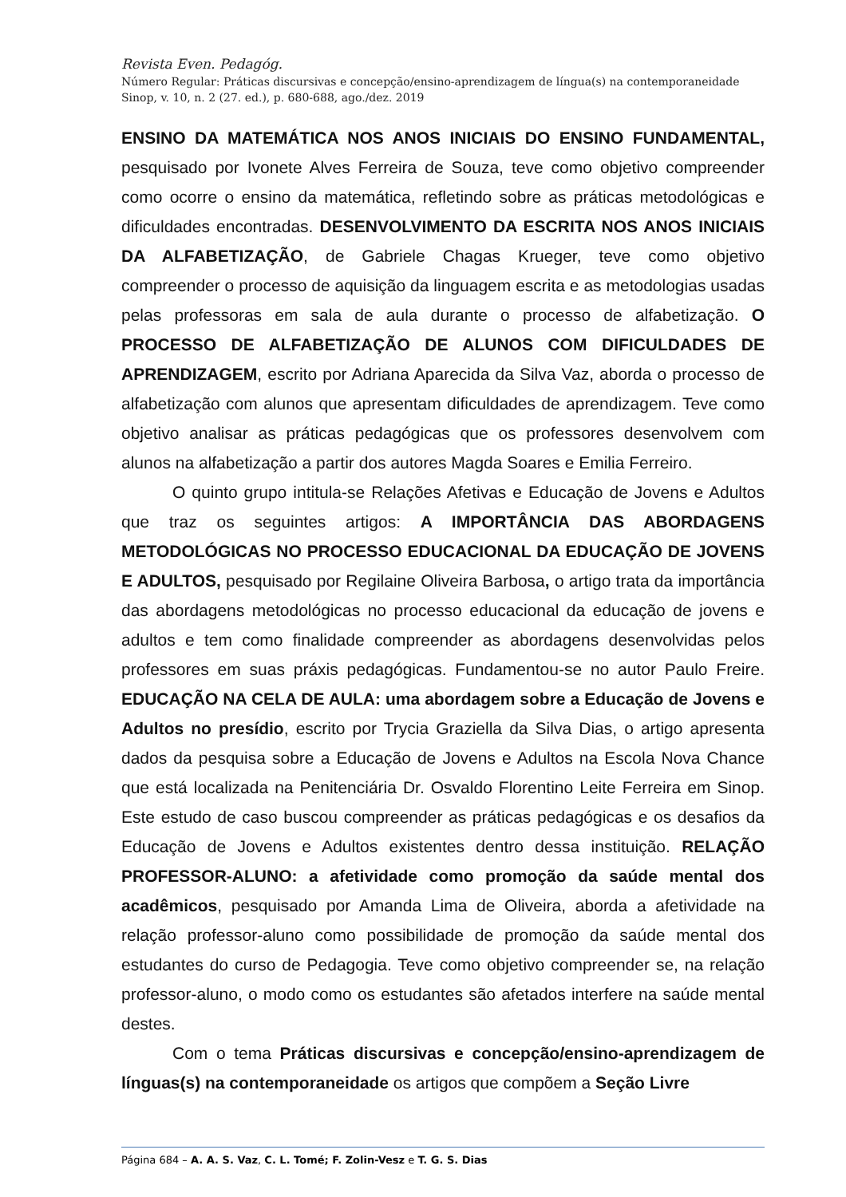Revista Even. Pedagóg.
Número Regular: Práticas discursivas e concepção/ensino-aprendizagem de língua(s) na contemporaneidade
Sinop, v. 10, n. 2 (27. ed.), p. 680-688, ago./dez. 2019
ENSINO DA MATEMÁTICA NOS ANOS INICIAIS DO ENSINO FUNDAMENTAL, pesquisado por Ivonete Alves Ferreira de Souza, teve como objetivo compreender como ocorre o ensino da matemática, refletindo sobre as práticas metodológicas e dificuldades encontradas. DESENVOLVIMENTO DA ESCRITA NOS ANOS INICIAIS DA ALFABETIZAÇÃO, de Gabriele Chagas Krueger, teve como objetivo compreender o processo de aquisição da linguagem escrita e as metodologias usadas pelas professoras em sala de aula durante o processo de alfabetização. O PROCESSO DE ALFABETIZAÇÃO DE ALUNOS COM DIFICULDADES DE APRENDIZAGEM, escrito por Adriana Aparecida da Silva Vaz, aborda o processo de alfabetização com alunos que apresentam dificuldades de aprendizagem. Teve como objetivo analisar as práticas pedagógicas que os professores desenvolvem com alunos na alfabetização a partir dos autores Magda Soares e Emilia Ferreiro.
O quinto grupo intitula-se Relações Afetivas e Educação de Jovens e Adultos que traz os seguintes artigos: A IMPORTÂNCIA DAS ABORDAGENS METODOLÓGICAS NO PROCESSO EDUCACIONAL DA EDUCAÇÃO DE JOVENS E ADULTOS, pesquisado por Regilaine Oliveira Barbosa, o artigo trata da importância das abordagens metodológicas no processo educacional da educação de jovens e adultos e tem como finalidade compreender as abordagens desenvolvidas pelos professores em suas práxis pedagógicas. Fundamentou-se no autor Paulo Freire. EDUCAÇÃO NA CELA DE AULA: uma abordagem sobre a Educação de Jovens e Adultos no presídio, escrito por Trycia Graziella da Silva Dias, o artigo apresenta dados da pesquisa sobre a Educação de Jovens e Adultos na Escola Nova Chance que está localizada na Penitenciária Dr. Osvaldo Florentino Leite Ferreira em Sinop. Este estudo de caso buscou compreender as práticas pedagógicas e os desafios da Educação de Jovens e Adultos existentes dentro dessa instituição. RELAÇÃO PROFESSOR-ALUNO: a afetividade como promoção da saúde mental dos acadêmicos, pesquisado por Amanda Lima de Oliveira, aborda a afetividade na relação professor-aluno como possibilidade de promoção da saúde mental dos estudantes do curso de Pedagogia. Teve como objetivo compreender se, na relação professor-aluno, o modo como os estudantes são afetados interfere na saúde mental destes.
Com o tema Práticas discursivas e concepção/ensino-aprendizagem de línguas(s) na contemporaneidade os artigos que compõem a Seção Livre
Página 684 – A. A. S. Vaz, C. L. Tomé; F. Zolin-Vesz e T. G. S. Dias